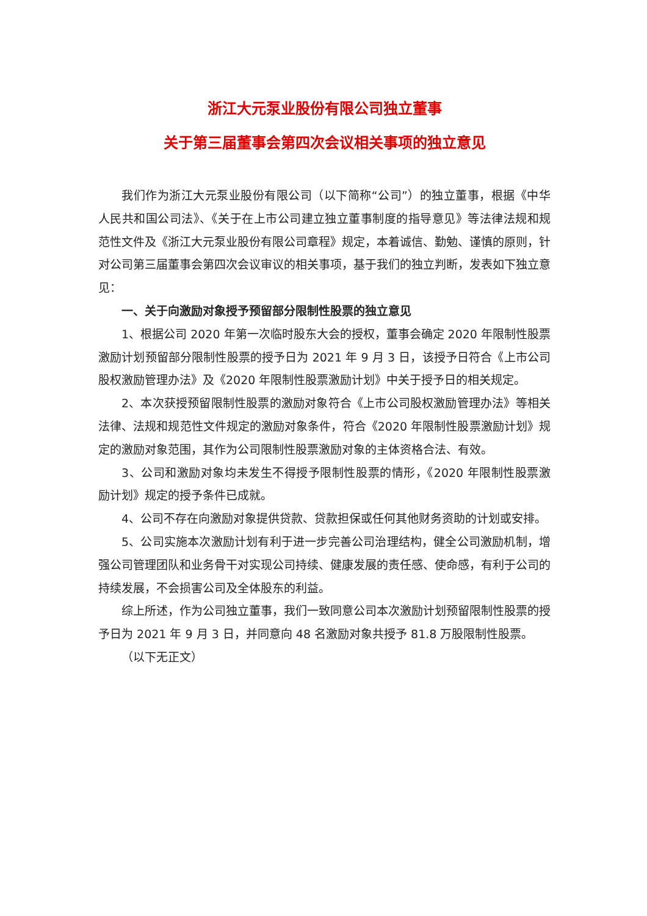浙江大元泵业股份有限公司独立董事
关于第三届董事会第四次会议相关事项的独立意见
我们作为浙江大元泵业股份有限公司（以下简称“公司”）的独立董事，根据《中华人民共和国公司法》、《关于在上市公司建立独立董事制度的指导意见》等法律法规和规范性文件及《浙江大元泵业股份有限公司章程》规定，本着诚信、勤勉、谨慎的原则，针对公司第三届董事会第四次会议审议的相关事项，基于我们的独立判断，发表如下独立意见：
一、关于向激励对象授予预留部分限制性股票的独立意见
1、根据公司 2020 年第一次临时股东大会的授权，董事会确定 2020 年限制性股票激励计划预留部分限制性股票的授予日为 2021 年 9 月 3 日，该授予日符合《上市公司股权激励管理办法》及《2020 年限制性股票激励计划》中关于授予日的相关规定。
2、本次获授预留限制性股票的激励对象符合《上市公司股权激励管理办法》等相关法律、法规和规范性文件规定的激励对象条件，符合《2020 年限制性股票激励计划》规定的激励对象范围，其作为公司限制性股票激励对象的主体资格合法、有效。
3、公司和激励对象均未发生不得授予限制性股票的情形，《2020 年限制性股票激励计划》规定的授予条件已成就。
4、公司不存在向激励对象提供贷款、贷款担保或任何其他财务资助的计划或安排。
5、公司实施本次激励计划有利于进一步完善公司治理结构，健全公司激励机制，增强公司管理团队和业务骨干对实现公司持续、健康发展的责任感、使命感，有利于公司的持续发展，不会损害公司及全体股东的利益。
综上所述，作为公司独立董事，我们一致同意公司本次激励计划预留限制性股票的授予日为 2021 年 9 月 3 日，并同意向 48 名激励对象共授予 81.8 万股限制性股票。
（以下无正文）